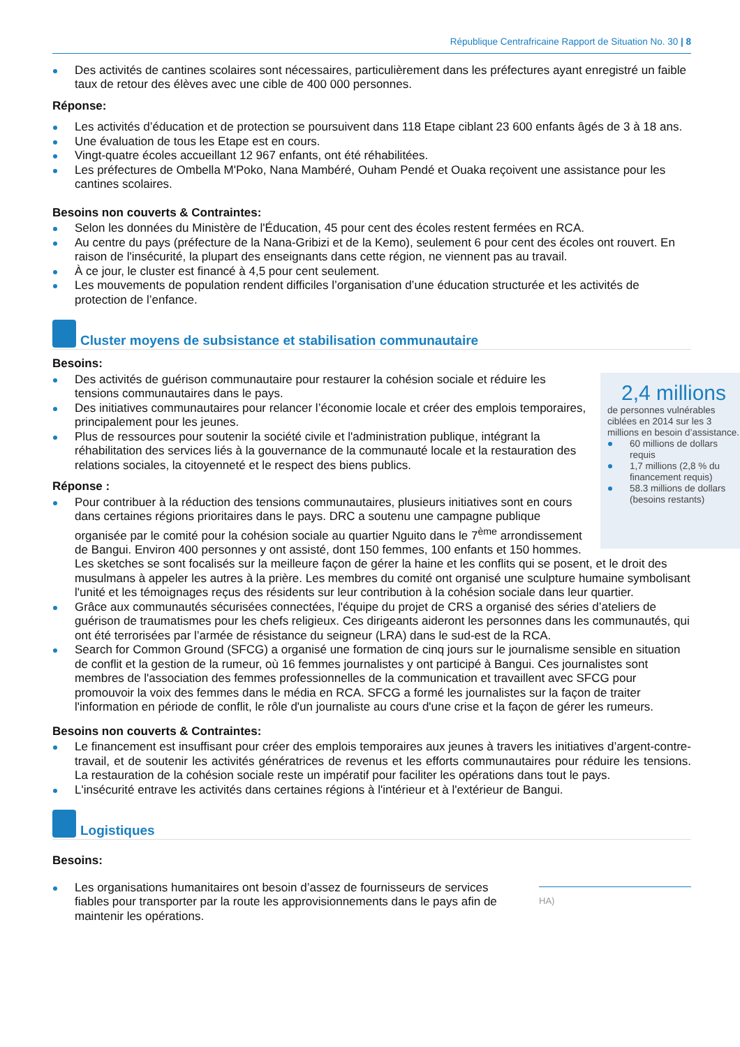République Centrafricaine Rapport de Situation No. 30 | 8
Des activités de cantines scolaires sont nécessaires, particulièrement dans les préfectures ayant enregistré un faible taux de retour des élèves avec une cible de 400 000 personnes.
Réponse:
Les activités d’éducation et de protection se poursuivent dans 118 Etape ciblant 23 600 enfants âgés de 3 à 18 ans.
Une évaluation de tous les Etape est en cours.
Vingt-quatre écoles accueillant 12 967 enfants, ont été réhabilitées.
Les préfectures de Ombella M'Poko, Nana Mambéré, Ouham Pendé et Ouaka reçoivent une assistance pour les cantines scolaires.
Besoins non couverts & Contraintes:
Selon les données du Ministère de l'Éducation, 45 pour cent des écoles restent fermées en RCA.
Au centre du pays (préfecture de la Nana-Gribizi et de la Kemo), seulement 6 pour cent des écoles ont rouvert. En raison de l'insécurité, la plupart des enseignants dans cette région, ne viennent pas au travail.
À ce jour, le cluster est financé à 4,5 pour cent seulement.
Les mouvements de population rendent difficiles l’organisation d’une éducation structurée et les activités de protection de l’enfance.
Cluster moyens de subsistance et stabilisation communautaire
Besoins:
2,4 millions
de personnes vulnérables ciblées en 2014 sur les 3 millions en besoin d’assistance.
60 millions de dollars requis
1,7 millions (2,8 % du financement requis)
58.3 millions de dollars (besoins restants)
Des activités de guérison communautaire pour restaurer la cohésion sociale et réduire les tensions communautaires dans le pays.
Des initiatives communautaires pour relancer l’économie locale et créer des emplois temporaires, principalement pour les jeunes.
Plus de ressources pour soutenir la société civile et l'administration publique, intégrant la réhabilitation des services liés à la gouvernance de la communauté locale et la restauration des relations sociales, la citoyenneté et le respect des biens publics.
Réponse :
Pour contribuer à la réduction des tensions communautaires, plusieurs initiatives sont en cours dans certaines régions prioritaires dans le pays. DRC a soutenu une campagne publique organisée par le comité pour la cohésion sociale au quartier Nguito dans le 7<sup>ème</sup> arrondissement de Bangui. Environ 400 personnes y ont assisté, dont 150 femmes, 100 enfants et 150 hommes. Les sketches se sont focalisés sur la meilleure façon de gérer la haine et les conflits qui se posent, et le droit des musulmans à appeler les autres à la prière. Les membres du comité ont organisé une sculpture humaine symbolisant l'unité et les témoignages reçus des résidents sur leur contribution à la cohésion sociale dans leur quartier.
Grâce aux communautés sécurisées connectées, l'équipe du projet de CRS a organisé des séries d’ateliers de guérison de traumatismes pour les chefs religieux. Ces dirigeants aideront les personnes dans les communautés, qui ont été terrorisées par l’armée de résistance du seigneur (LRA) dans le sud-est de la RCA.
Search for Common Ground (SFCG) a organisé une formation de cinq jours sur le journalisme sensible en situation de conflit et la gestion de la rumeur, où 16 femmes journalistes y ont participé à Bangui. Ces journalistes sont membres de l'association des femmes professionnelles de la communication et travaillent avec SFCG pour promouvoir la voix des femmes dans le média en RCA. SFCG a formé les journalistes sur la façon de traiter l'information en période de conflit, le rôle d'un journaliste au cours d'une crise et la façon de gérer les rumeurs.
Besoins non couverts & Contraintes:
Le financement est insuffisant pour créer des emplois temporaires aux jeunes à travers les initiatives d’argent-contre-travail, et de soutenir les activités génératrices de revenus et les efforts communautaires pour réduire les tensions. La restauration de la cohésion sociale reste un impératif pour faciliter les opérations dans tout le pays.
L'insécurité entrave les activités dans certaines régions à l'intérieur et à l'extérieur de Bangui.
Logistiques
Besoins:
HA)
Les organisations humanitaires ont besoin d’assez de fournisseurs de services fiables pour transporter par la route les approvisionnements dans le pays afin de maintenir les opérations.